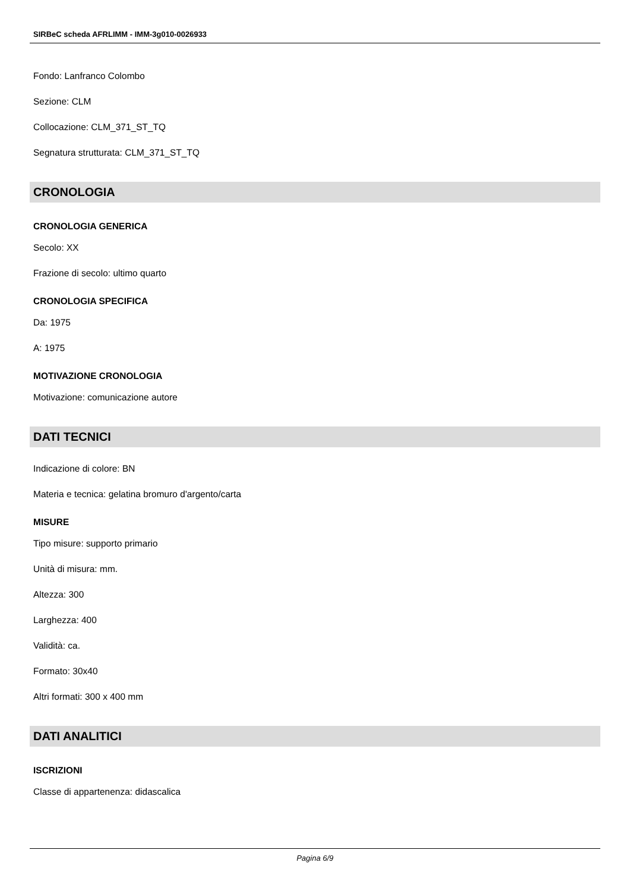SIRBeC scheda AFRLIMM - IMM-3g010-0026933
Fondo: Lanfranco Colombo
Sezione: CLM
Collocazione: CLM_371_ST_TQ
Segnatura strutturata: CLM_371_ST_TQ
CRONOLOGIA
CRONOLOGIA GENERICA
Secolo: XX
Frazione di secolo: ultimo quarto
CRONOLOGIA SPECIFICA
Da: 1975
A: 1975
MOTIVAZIONE CRONOLOGIA
Motivazione: comunicazione autore
DATI TECNICI
Indicazione di colore: BN
Materia e tecnica: gelatina bromuro d'argento/carta
MISURE
Tipo misure: supporto primario
Unità di misura: mm.
Altezza: 300
Larghezza: 400
Validità: ca.
Formato: 30x40
Altri formati: 300 x 400 mm
DATI ANALITICI
ISCRIZIONI
Classe di appartenenza: didascalica
Pagina 6/9